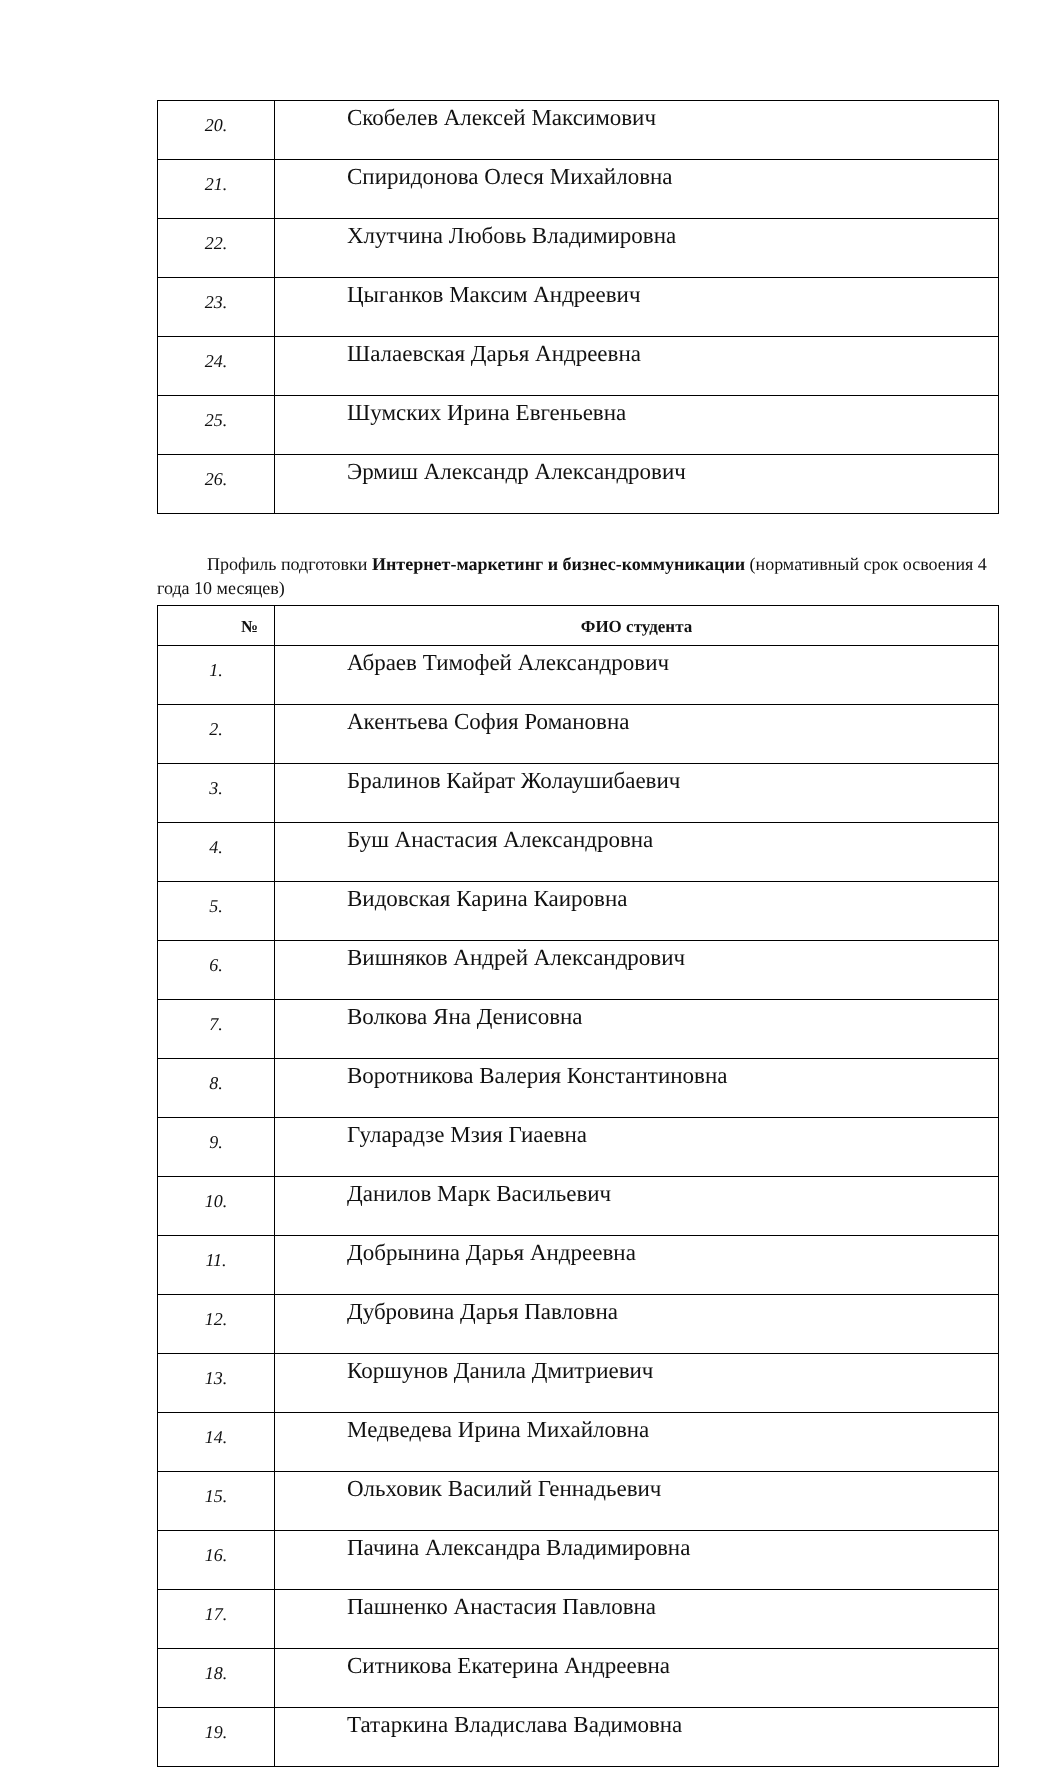| 20. | Скобелев Алексей Максимович |
| 21. | Спиридонова Олеся Михайловна |
| 22. | Хлутчина Любовь Владимировна |
| 23. | Цыганков Максим Андреевич |
| 24. | Шалаевская Дарья Андреевна |
| 25. | Шумских Ирина Евгеньевна |
| 26. | Эрмиш Александр Александрович |
Профиль подготовки Интернет-маркетинг и бизнес-коммуникации (нормативный срок освоения 4 года 10 месяцев)
| № | ФИО студента |
| --- | --- |
| 1. | Абраев Тимофей Александрович |
| 2. | Акентьева София Романовна |
| 3. | Бралинов Кайрат Жолаушибаевич |
| 4. | Буш Анастасия Александровна |
| 5. | Видовская Карина Каировна |
| 6. | Вишняков Андрей Александрович |
| 7. | Волкова Яна Денисовна |
| 8. | Воротникова Валерия Константиновна |
| 9. | Гуларадзе Мзия Гиаевна |
| 10. | Данилов Марк Васильевич |
| 11. | Добрынина Дарья Андреевна |
| 12. | Дубровина Дарья Павловна |
| 13. | Коршунов Данила Дмитриевич |
| 14. | Медведева Ирина Михайловна |
| 15. | Ольховик Василий Геннадьевич |
| 16. | Пачина Александра Владимировна |
| 17. | Пашненко Анастасия Павловна |
| 18. | Ситникова Екатерина Андреевна |
| 19. | Татаркина Владислава Вадимовна |